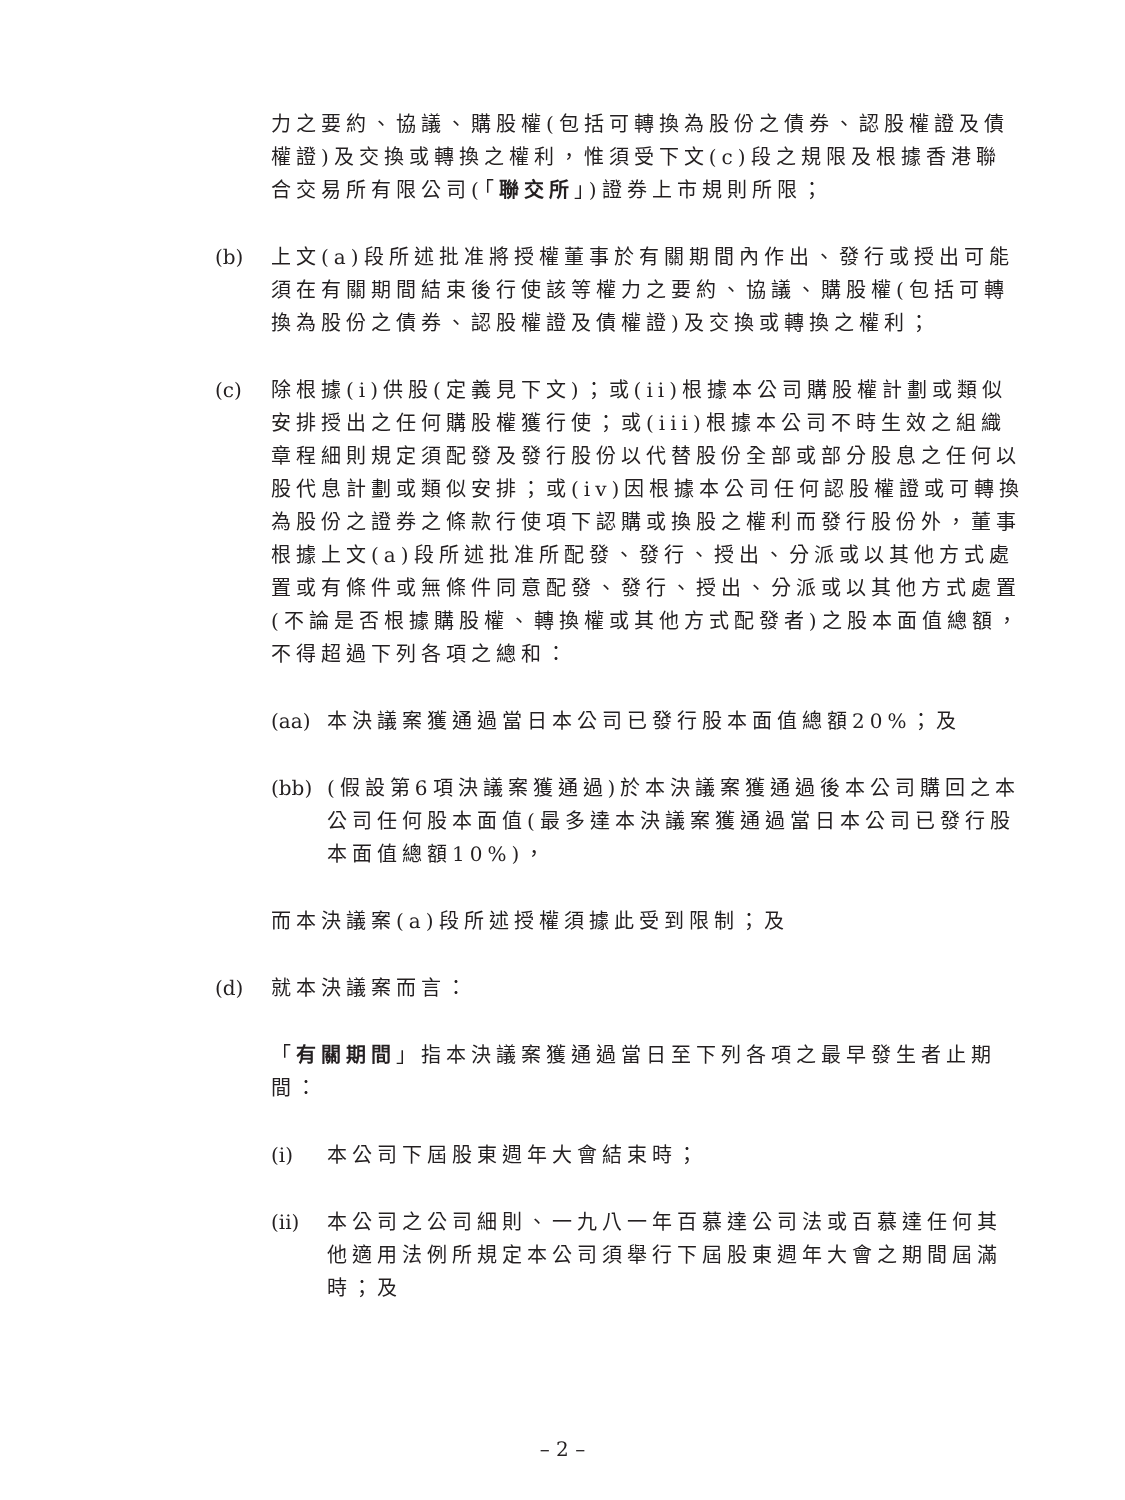力之要約、協議、購股權(包括可轉換為股份之債券、認股權證及債權證)及交換或轉換之權利，惟須受下文(c)段之規限及根據香港聯合交易所有限公司(「聯交所」)證券上市規則所限；
(b) 上文(a)段所述批准將授權董事於有關期間內作出、發行或授出可能須在有關期間結束後行使該等權力之要約、協議、購股權(包括可轉換為股份之債券、認股權證及債權證)及交換或轉換之權利；
(c) 除根據(i)供股(定義見下文)；或(ii)根據本公司購股權計劃或類似安排授出之任何購股權獲行使；或(iii)根據本公司不時生效之組織章程細則規定須配發及發行股份以代替股份全部或部分股息之任何以股代息計劃或類似安排；或(iv)因根據本公司任何認股權證或可轉換為股份之證券之條款行使項下認購或換股之權利而發行股份外，董事根據上文(a)段所述批准所配發、發行、授出、分派或以其他方式處置或有條件或無條件同意配發、發行、授出、分派或以其他方式處置(不論是否根據購股權、轉換權或其他方式配發者)之股本面值總額，不得超過下列各項之總和：
(aa)
本決議案獲通過當日本公司已發行股本面值總額20%；及
(bb)
(假設第6項決議案獲通過)於本決議案獲通過後本公司購回之本公司任何股本面值(最多達本決議案獲通過當日本公司已發行股本面值總額10%)，
而本決議案(a)段所述授權須據此受到限制；及
(d) 就本決議案而言：
「有關期間」指本決議案獲通過當日至下列各項之最早發生者止期間：
(i) 本公司下屆股東週年大會結束時；
(ii)
本公司之公司細則、一九八一年百慕達公司法或百慕達任何其他適用法例所規定本公司須舉行下屆股東週年大會之期間屆滿時；及
– 2 –